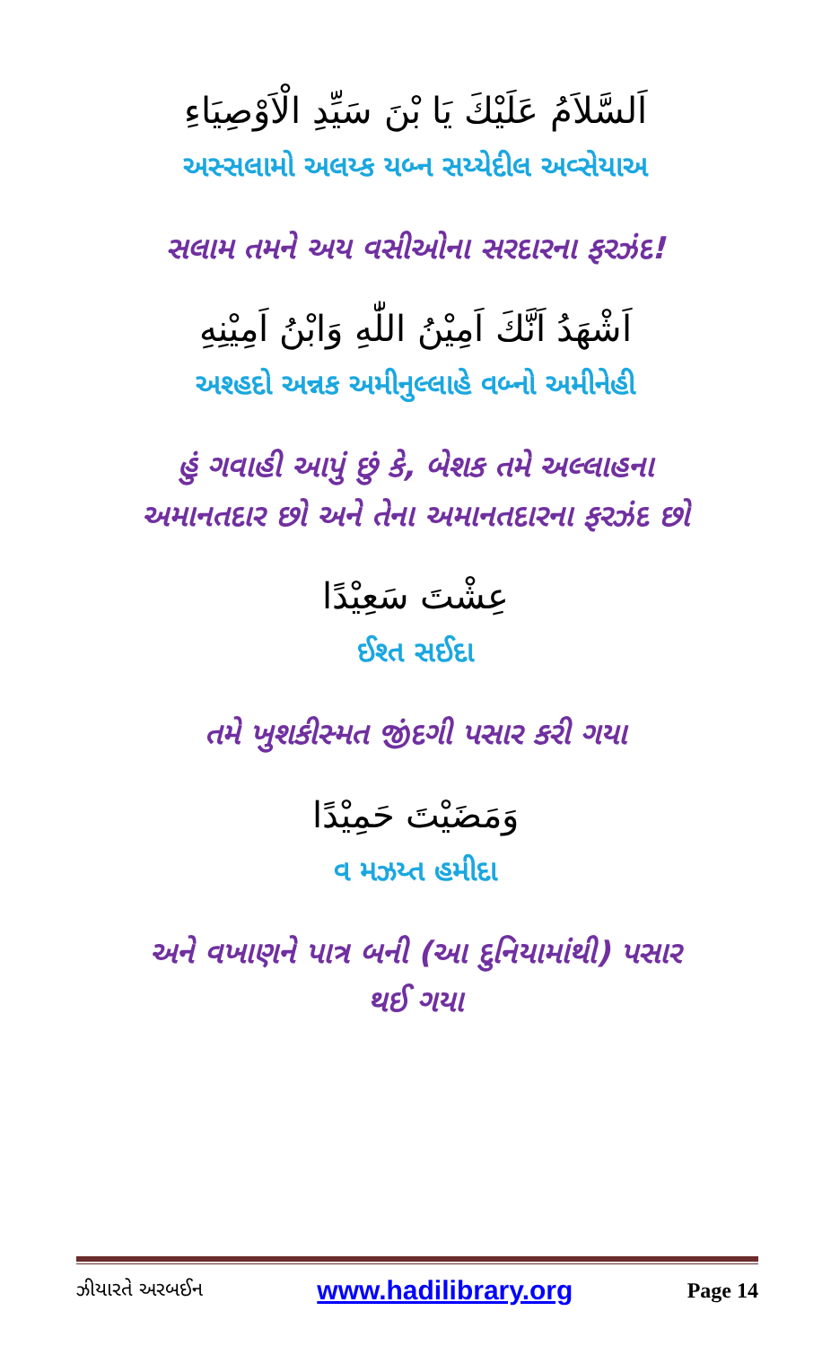اَلسَّلاَمُ عَلَيْكَ يَا بْنَ سَيِّدِ الْاَوْصِيَاءِ
અસ્સલામો અલય્ક યબ્ન સય્યેદીલ અવ્સેયાઅ
સલામ તમને અય વસીઓના સરદારના ફરઝંદ!
اَشْهَدُ اَنَّكَ اَمِيْنُ اللّٰهِ وَابْنُ اَمِيْنِهِ
અશ્હદો અન્નક અમીનુલ્લાહે વબ્નો અમીનેહી
હું ગવાહી આપું છું કે, બેશક તમે અલ્લાહના
અમાનતદાર છો અને તેના અમાનતદારના ફરઝંદ છો
عِشْتَ سَعِيْدًا
ઈશ્ત સઈદા
તમે ખુશકીસ્મત જીંદગી પસાર કરી ગયા
وَمَضَيْتَ حَمِيْدًا
વ મઝય્ત હમીદા
અને વખાણને પાત્ર બની (આ દુનિયામાંથી) પસાર
થઈ ગયા
ઝીયારતે અરબઈન www.hadilibrary.org Page 14